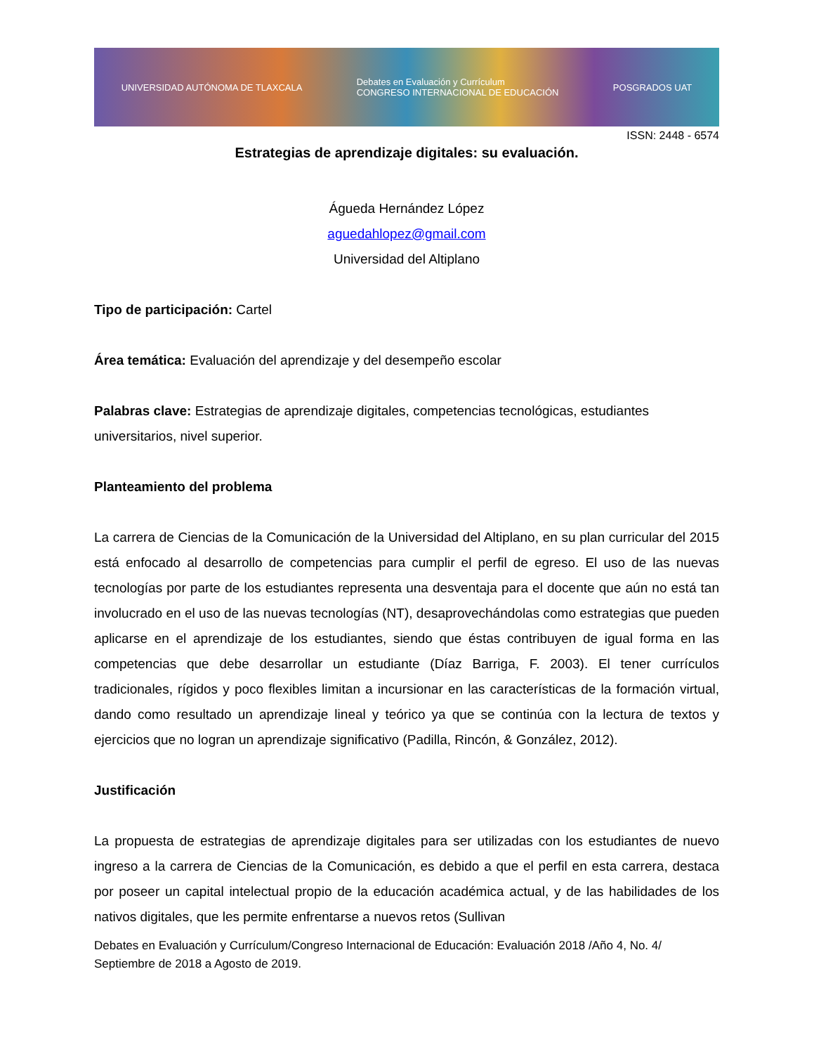UNIVERSIDAD AUTÓNOMA DE TLAXCALA Debates en Evaluación y Currículum
CONGRESO INTERNACIONAL DE EDUCACIÓN POSGRADOS UAT
ISSN: 2448 - 6574
Estrategias de aprendizaje digitales: su evaluación.
Águeda Hernández López
aguedahlopez@gmail.com
Universidad del Altiplano
Tipo de participación: Cartel
Área temática: Evaluación del aprendizaje y del desempeño escolar
Palabras clave: Estrategias de aprendizaje digitales, competencias tecnológicas, estudiantes universitarios, nivel superior.
Planteamiento del problema
La carrera de Ciencias de la Comunicación de la Universidad del Altiplano, en su plan curricular del 2015 está enfocado al desarrollo de competencias para cumplir el perfil de egreso. El uso de las nuevas tecnologías por parte de los estudiantes representa una desventaja para el docente que aún no está tan involucrado en el uso de las nuevas tecnologías (NT), desaprovechándolas como estrategias que pueden aplicarse en el aprendizaje de los estudiantes, siendo que éstas contribuyen de igual forma en las competencias que debe desarrollar un estudiante (Díaz Barriga, F. 2003). El tener currículos tradicionales, rígidos y poco flexibles limitan a incursionar en las características de la formación virtual, dando como resultado un aprendizaje lineal y teórico ya que se continúa con la lectura de textos y ejercicios que no logran un aprendizaje significativo (Padilla, Rincón, & González, 2012).
Justificación
La propuesta de estrategias de aprendizaje digitales para ser utilizadas con los estudiantes de nuevo ingreso a la carrera de Ciencias de la Comunicación, es debido a que el perfil en esta carrera, destaca por poseer un capital intelectual propio de la educación académica actual, y de las habilidades de los nativos digitales, que les permite enfrentarse a nuevos retos (Sullivan
Debates en Evaluación y Currículum/Congreso Internacional de Educación: Evaluación 2018 /Año 4, No. 4/ Septiembre de 2018 a Agosto de 2019.